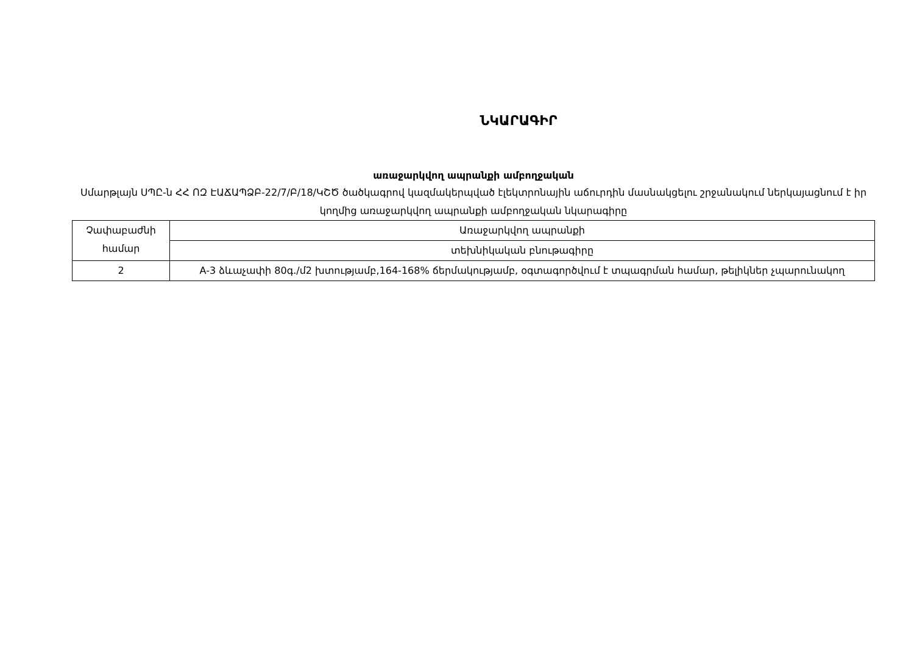ՆԿԱՐԱԳԻՐ
առաջարկվող ապրանքի ամբողջական
Սմարթլայն ՍՊԸ-ն ՀՀ ՈԶ ԷԱՃԱՊՁԲ-22/7/Բ/18/ԿՇԾ ծածկագրով կազմակերպված էլեկտրոնային աճուրդին մասնակցելու շրջանակում ներկայացնում է իր կողմից առաջարկվող ապրանքի ամբողջական նկարագիրը
| Չափաբաժնի համար | Առաջարկվող ապրանքի |
| | տեխնիկական բնութագիրը |
| 2 | A-3 ձևաչափի 80գ./մ2 խտությամբ,164-168% ճերմակությամբ, օգտագործվում է տպագրման համար, թելիկներ չպարունակող |